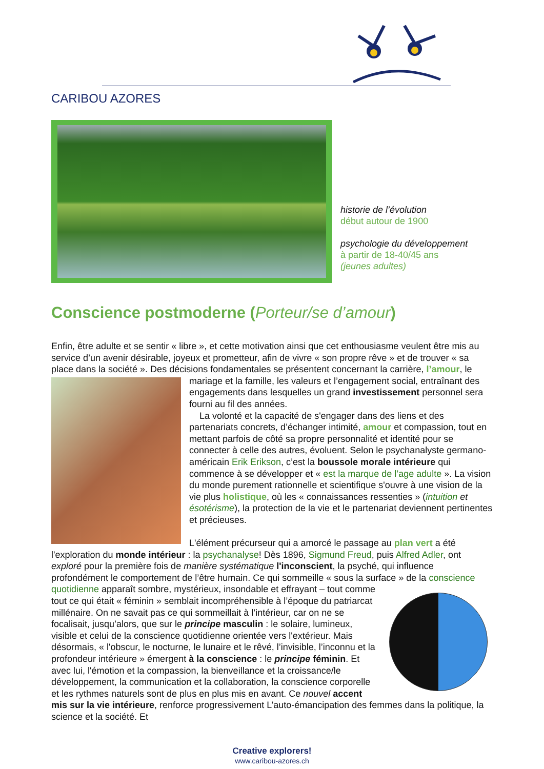CARIBOU AZORES
historie de l’évolution
début autour de 1900
psychologie du développement
à partir de 18-40/45 ans
(jeunes adultes)
Conscience postmoderne (Porteur/se d’amour)
Enfin, être adulte et se sentir « libre », et cette motivation ainsi que cet enthousiasme veulent être mis au service d’un avenir désirable, joyeux et prometteur, afin de vivre « son propre rêve » et de trouver « sa place dans la société ». Des décisions fondamentales se présentent concernant la carrière, l’amour, le mariage et la famille, les valeurs et l’engagement social, entraînant des engagements dans lesquelles un grand investissement personnel sera fourni au fil des années.
La volonté et la capacité de s'engager dans des liens et des partenariats concrets, d’échanger intimité, amour et compassion, tout en mettant parfois de côté sa propre personnalité et identité pour se connecter à celle des autres, évoluent. Selon le psychanalyste germano-américain Erik Erikson, c’est la boussole morale intérieure qui commence à se développer et « est la marque de l’age adulte ». La vision du monde purement rationnelle et scientifique s'ouvre à une vision de la vie plus holistique, où les « connaissances ressenties » (intuition et ésotérisme), la protection de la vie et le partenariat deviennent pertinentes et précieuses.
L'élément précurseur qui a amorcé le passage au plan vert a été l'exploration du monde intérieur : la psychanalyse! Dès 1896, Sigmund Freud, puis Alfred Adler, ont exploré pour la première fois de manière systématique l'inconscient, la psyché, qui influence profondément le comportement de l’être humain. Ce qui sommeille « sous la surface » de la conscience quotidienne apparaît sombre, mystérieux, insondable et effrayant – tout comme tout ce qui était « féminin » semblait incompréhensible à l’époque du patriarcat millénaire. On ne savait pas ce qui sommeillait à l’intérieur, car on ne se focalisait, jusqu’alors, que sur le principe masculin : le solaire, lumineux, visible et celui de la conscience quotidienne orientée vers l'extérieur. Mais désormais, « l'obscur, le nocturne, le lunaire et le rêvé, l’invisible, l’inconnu et la profondeur intérieure » émergent à la conscience : le principe féminin. Et avec lui, l'émotion et la compassion, la bienveillance et la croissance/le développement, la communication et la collaboration, la conscience corporelle et les rythmes naturels sont de plus en plus mis en avant. Ce nouvel accent mis sur la vie intérieure, renforce progressivement L’auto-émancipation des femmes dans la politique, la science et la société. Et
Creative explorers!
www.caribou-azores.ch